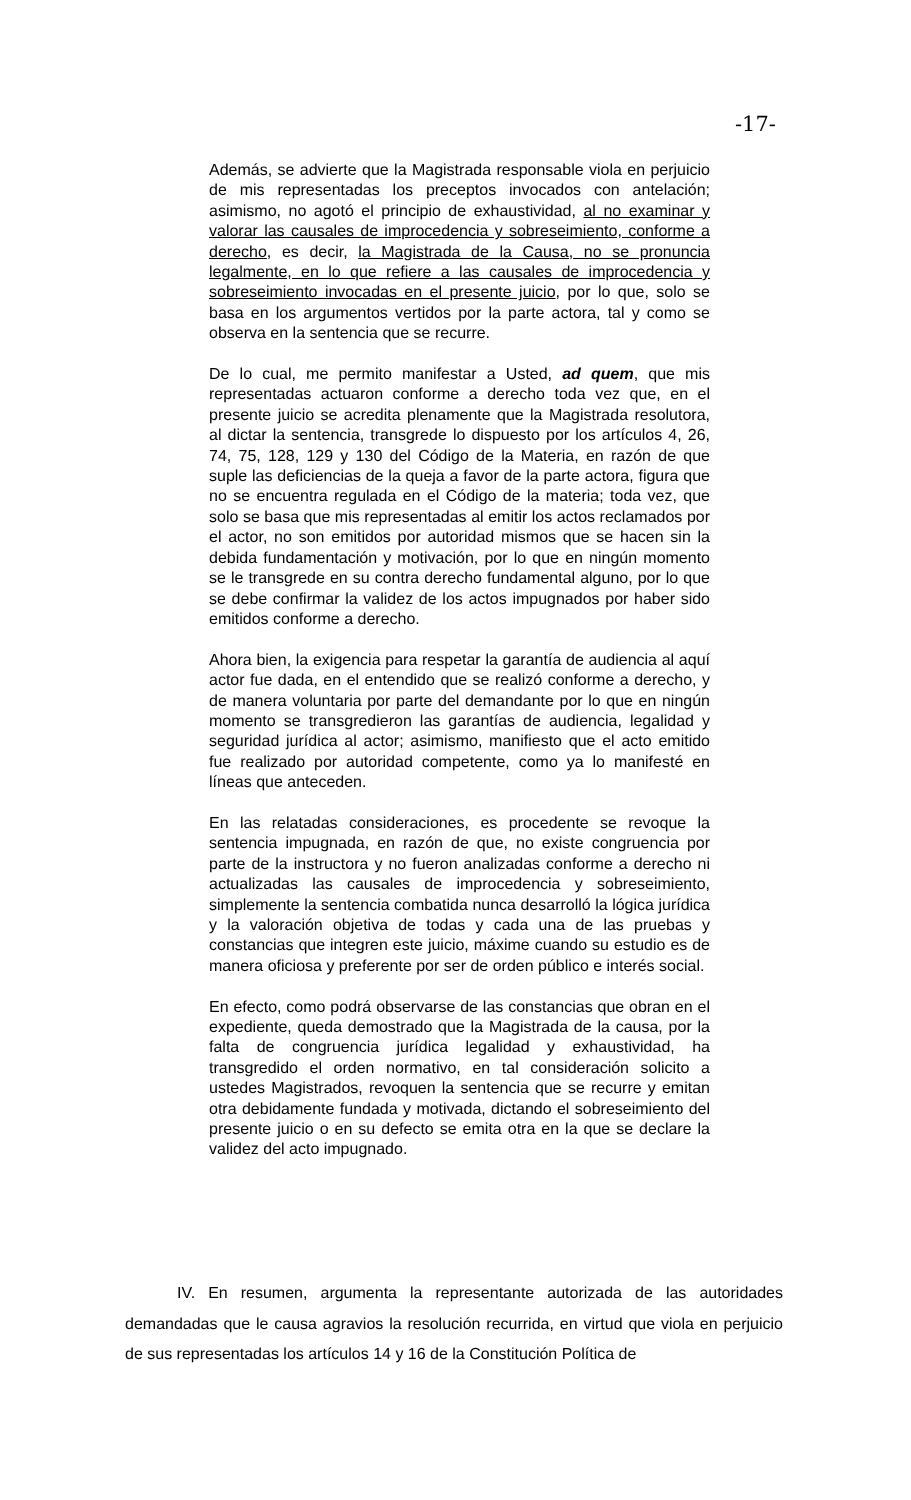-17-
Además, se advierte que la Magistrada responsable viola en perjuicio de mis representadas los preceptos invocados con antelación; asimismo, no agotó el principio de exhaustividad, al no examinar y valorar las causales de improcedencia y sobreseimiento, conforme a derecho, es decir, la Magistrada de la Causa, no se pronuncia legalmente, en lo que refiere a las causales de improcedencia y sobreseimiento invocadas en el presente juicio, por lo que, solo se basa en los argumentos vertidos por la parte actora, tal y como se observa en la sentencia que se recurre.
De lo cual, me permito manifestar a Usted, ad quem, que mis representadas actuaron conforme a derecho toda vez que, en el presente juicio se acredita plenamente que la Magistrada resolutora, al dictar la sentencia, transgrede lo dispuesto por los artículos 4, 26, 74, 75, 128, 129 y 130 del Código de la Materia, en razón de que suple las deficiencias de la queja a favor de la parte actora, figura que no se encuentra regulada en el Código de la materia; toda vez, que solo se basa que mis representadas al emitir los actos reclamados por el actor, no son emitidos por autoridad mismos que se hacen sin la debida fundamentación y motivación, por lo que en ningún momento se le transgrede en su contra derecho fundamental alguno, por lo que se debe confirmar la validez de los actos impugnados por haber sido emitidos conforme a derecho.
Ahora bien, la exigencia para respetar la garantía de audiencia al aquí actor fue dada, en el entendido que se realizó conforme a derecho, y de manera voluntaria por parte del demandante por lo que en ningún momento se transgredieron las garantías de audiencia, legalidad y seguridad jurídica al actor; asimismo, manifiesto que el acto emitido fue realizado por autoridad competente, como ya lo manifesté en líneas que anteceden.
En las relatadas consideraciones, es procedente se revoque la sentencia impugnada, en razón de que, no existe congruencia por parte de la instructora y no fueron analizadas conforme a derecho ni actualizadas las causales de improcedencia y sobreseimiento, simplemente la sentencia combatida nunca desarrolló la lógica jurídica y la valoración objetiva de todas y cada una de las pruebas y constancias que integren este juicio, máxime cuando su estudio es de manera oficiosa y preferente por ser de orden público e interés social.
En efecto, como podrá observarse de las constancias que obran en el expediente, queda demostrado que la Magistrada de la causa, por la falta de congruencia jurídica legalidad y exhaustividad, ha transgredido el orden normativo, en tal consideración solicito a ustedes Magistrados, revoquen la sentencia que se recurre y emitan otra debidamente fundada y motivada, dictando el sobreseimiento del presente juicio o en su defecto se emita otra en la que se declare la validez del acto impugnado.
IV. En resumen, argumenta la representante autorizada de las autoridades demandadas que le causa agravios la resolución recurrida, en virtud que viola en perjuicio de sus representadas los artículos 14 y 16 de la Constitución Política de